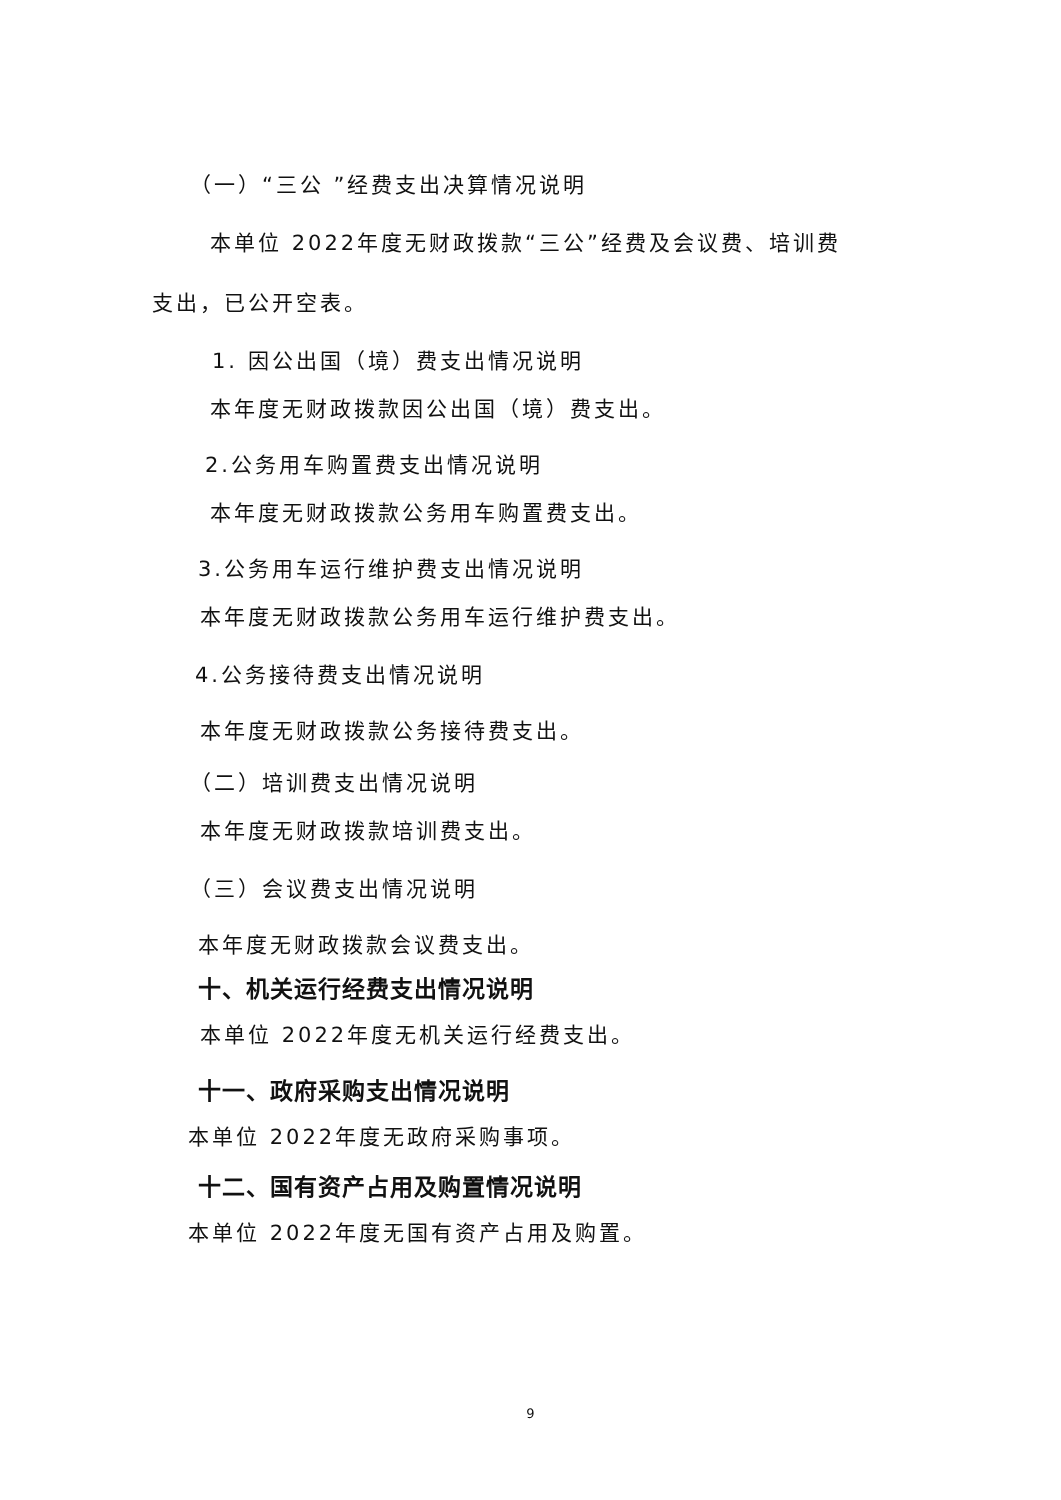（一）“三公 ”经费支出决算情况说明
本单位 2022年度无财政拨款“三公”经费及会议费、培训费
支出，已公开空表。
1. 因公出国（境）费支出情况说明
本年度无财政拨款因公出国（境）费支出。
2.公务用车购置费支出情况说明
本年度无财政拨款公务用车购置费支出。
3.公务用车运行维护费支出情况说明
本年度无财政拨款公务用车运行维护费支出。
4.公务接待费支出情况说明
本年度无财政拨款公务接待费支出。
（二）培训费支出情况说明
本年度无财政拨款培训费支出。
（三）会议费支出情况说明
本年度无财政拨款会议费支出。
十、机关运行经费支出情况说明
本单位 2022年度无机关运行经费支出。
十一、政府采购支出情况说明
本单位 2022年度无政府采购事项。
十二、国有资产占用及购置情况说明
本单位 2022年度无国有资产占用及购置。
9